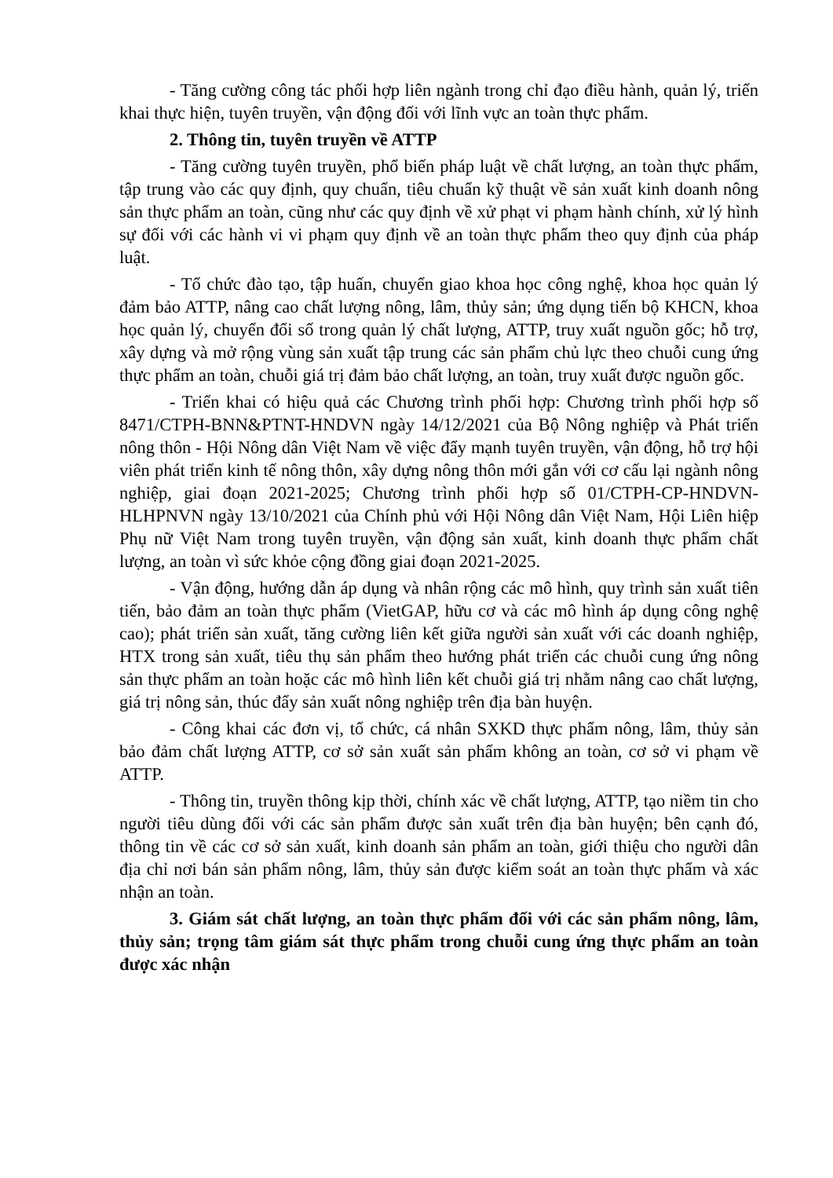- Tăng cường công tác phối hợp liên ngành trong chỉ đạo điều hành, quản lý, triển khai thực hiện, tuyên truyền, vận động đối với lĩnh vực an toàn thực phẩm.
2. Thông tin, tuyên truyền về ATTP
- Tăng cường tuyên truyền, phổ biến pháp luật về chất lượng, an toàn thực phẩm, tập trung vào các quy định, quy chuẩn, tiêu chuẩn kỹ thuật về sản xuất kinh doanh nông sản thực phẩm an toàn, cũng như các quy định về xử phạt vi phạm hành chính, xử lý hình sự đối với các hành vi vi phạm quy định về an toàn thực phẩm theo quy định của pháp luật.
- Tổ chức đào tạo, tập huấn, chuyển giao khoa học công nghệ, khoa học quản lý đảm bảo ATTP, nâng cao chất lượng nông, lâm, thủy sản; ứng dụng tiến bộ KHCN, khoa học quản lý, chuyển đổi số trong quản lý chất lượng, ATTP, truy xuất nguồn gốc; hỗ trợ, xây dựng và mở rộng vùng sản xuất tập trung các sản phẩm chủ lực theo chuỗi cung ứng thực phẩm an toàn, chuỗi giá trị đảm bảo chất lượng, an toàn, truy xuất được nguồn gốc.
- Triển khai có hiệu quả các Chương trình phối hợp: Chương trình phối hợp số 8471/CTPH-BNN&PTNT-HNDVN ngày 14/12/2021 của Bộ Nông nghiệp và Phát triển nông thôn - Hội Nông dân Việt Nam về việc đẩy mạnh tuyên truyền, vận động, hỗ trợ hội viên phát triển kinh tế nông thôn, xây dựng nông thôn mới gắn với cơ cấu lại ngành nông nghiệp, giai đoạn 2021-2025; Chương trình phối hợp số 01/CTPH-CP-HNDVN-HLHPNVN ngày 13/10/2021 của Chính phủ với Hội Nông dân Việt Nam, Hội Liên hiệp Phụ nữ Việt Nam trong tuyên truyền, vận động sản xuất, kinh doanh thực phẩm chất lượng, an toàn vì sức khỏe cộng đồng giai đoạn 2021-2025.
- Vận động, hướng dẫn áp dụng và nhân rộng các mô hình, quy trình sản xuất tiên tiến, bảo đảm an toàn thực phẩm (VietGAP, hữu cơ và các mô hình áp dụng công nghệ cao); phát triển sản xuất, tăng cường liên kết giữa người sản xuất với các doanh nghiệp, HTX trong sản xuất, tiêu thụ sản phẩm theo hướng phát triển các chuỗi cung ứng nông sản thực phẩm an toàn hoặc các mô hình liên kết chuỗi giá trị nhằm nâng cao chất lượng, giá trị nông sản, thúc đẩy sản xuất nông nghiệp trên địa bàn huyện.
- Công khai các đơn vị, tổ chức, cá nhân SXKD thực phẩm nông, lâm, thủy sản bảo đảm chất lượng ATTP, cơ sở sản xuất sản phẩm không an toàn, cơ sở vi phạm về ATTP.
- Thông tin, truyền thông kịp thời, chính xác về chất lượng, ATTP, tạo niềm tin cho người tiêu dùng đối với các sản phẩm được sản xuất trên địa bàn huyện; bên cạnh đó, thông tin về các cơ sở sản xuất, kinh doanh sản phẩm an toàn, giới thiệu cho người dân địa chỉ nơi bán sản phẩm nông, lâm, thủy sản được kiểm soát an toàn thực phẩm và xác nhận an toàn.
3. Giám sát chất lượng, an toàn thực phẩm đối với các sản phẩm nông, lâm, thủy sản; trọng tâm giám sát thực phẩm trong chuỗi cung ứng thực phẩm an toàn được xác nhận